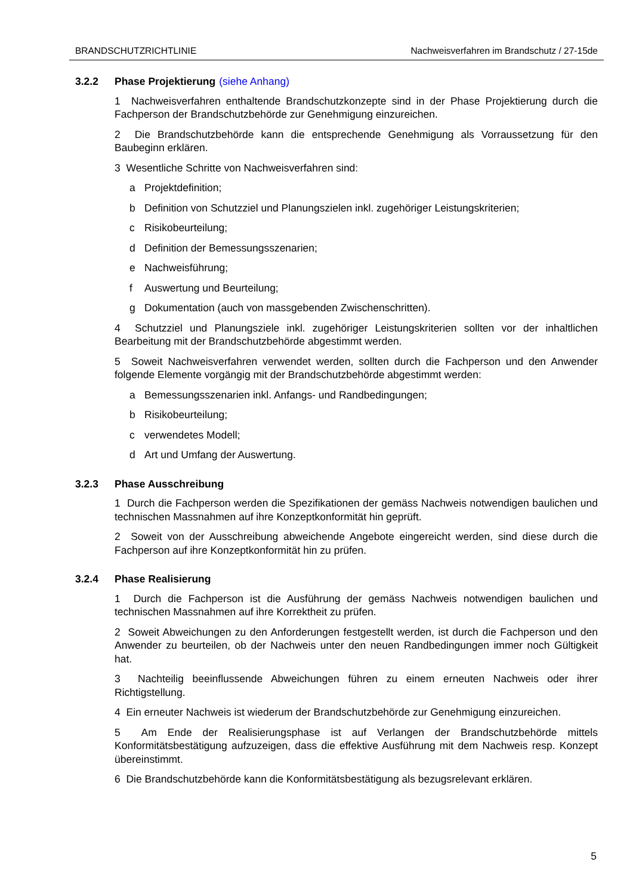BRANDSCHUTZRICHTLINIE Nachweisverfahren im Brandschutz / 27-15de
3.2.2 Phase Projektierung (siehe Anhang)
1 Nachweisverfahren enthaltende Brandschutzkonzepte sind in der Phase Projektierung durch die Fachperson der Brandschutzbehörde zur Genehmigung einzureichen.
2 Die Brandschutzbehörde kann die entsprechende Genehmigung als Vorraussetzung für den Baubeginn erklären.
3 Wesentliche Schritte von Nachweisverfahren sind:
a Projektdefinition;
b Definition von Schutzziel und Planungszielen inkl. zugehöriger Leistungskriterien;
c Risikobeurteilung;
d Definition der Bemessungsszenarien;
e Nachweisführung;
f Auswertung und Beurteilung;
g Dokumentation (auch von massgebenden Zwischenschritten).
4 Schutzziel und Planungsziele inkl. zugehöriger Leistungskriterien sollten vor der inhaltlichen Bearbeitung mit der Brandschutzbehörde abgestimmt werden.
5 Soweit Nachweisverfahren verwendet werden, sollten durch die Fachperson und den Anwender folgende Elemente vorgängig mit der Brandschutzbehörde abgestimmt werden:
a Bemessungsszenarien inkl. Anfangs- und Randbedingungen;
b Risikobeurteilung;
c verwendetes Modell;
d Art und Umfang der Auswertung.
3.2.3 Phase Ausschreibung
1 Durch die Fachperson werden die Spezifikationen der gemäss Nachweis notwendigen baulichen und technischen Massnahmen auf ihre Konzeptkonformität hin geprüft.
2 Soweit von der Ausschreibung abweichende Angebote eingereicht werden, sind diese durch die Fachperson auf ihre Konzeptkonformität hin zu prüfen.
3.2.4 Phase Realisierung
1 Durch die Fachperson ist die Ausführung der gemäss Nachweis notwendigen baulichen und technischen Massnahmen auf ihre Korrektheit zu prüfen.
2 Soweit Abweichungen zu den Anforderungen festgestellt werden, ist durch die Fachperson und den Anwender zu beurteilen, ob der Nachweis unter den neuen Randbedingungen immer noch Gültigkeit hat.
3 Nachteilig beeinflussende Abweichungen führen zu einem erneuten Nachweis oder ihrer Richtigstellung.
4 Ein erneuter Nachweis ist wiederum der Brandschutzbehörde zur Genehmigung einzureichen.
5 Am Ende der Realisierungsphase ist auf Verlangen der Brandschutzbehörde mittels Konformitätsbestätigung aufzuzeigen, dass die effektive Ausführung mit dem Nachweis resp. Konzept übereinstimmt.
6 Die Brandschutzbehörde kann die Konformitätsbestätigung als bezugsrelevant erklären.
5